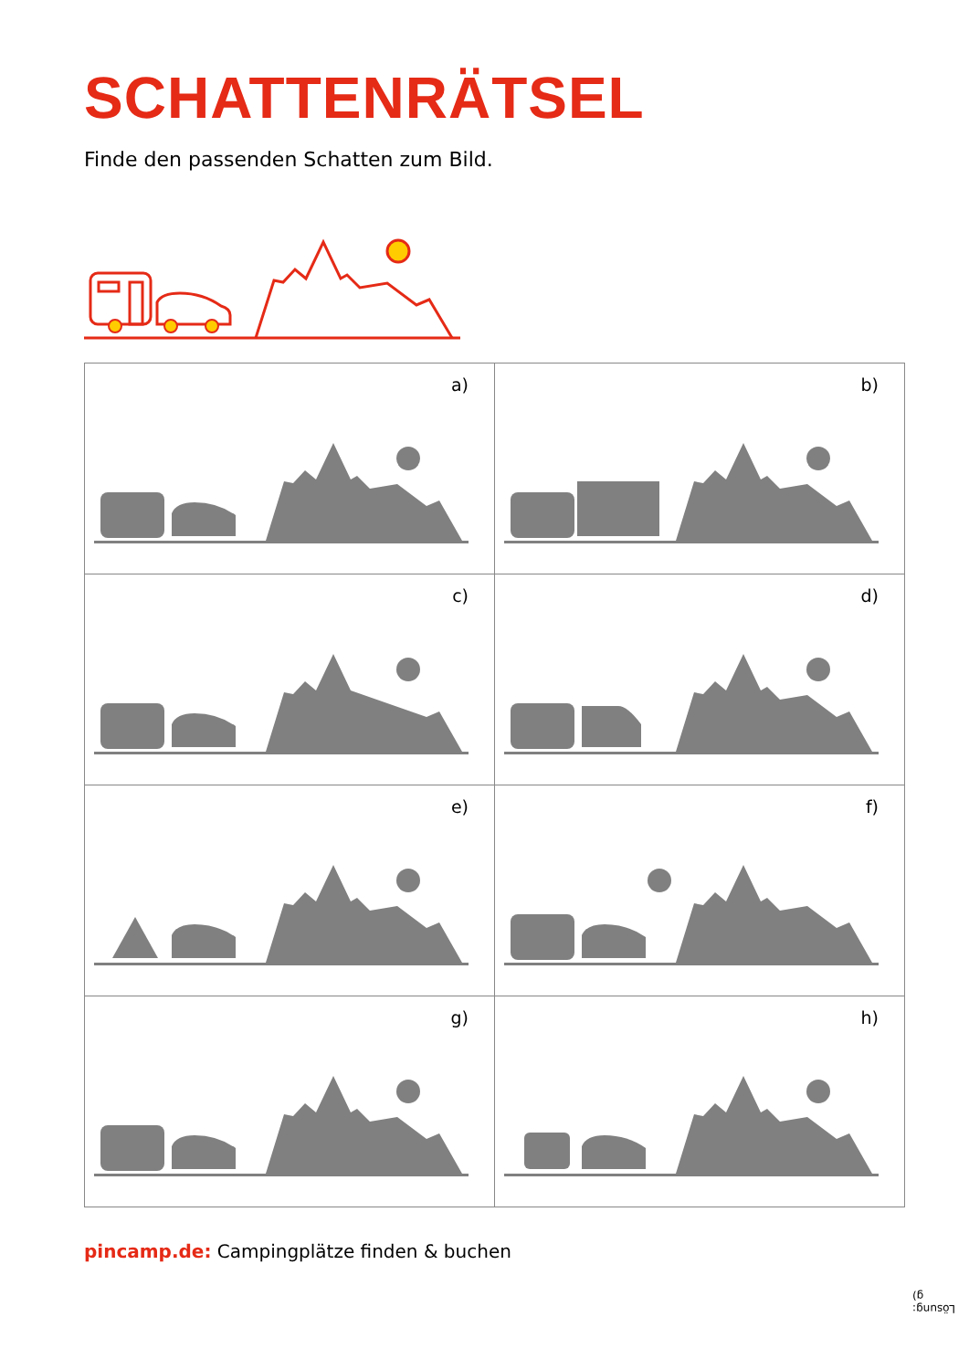SCHATTENRÄTSEL
Finde den passenden Schatten zum Bild.
| a) | b) |
| c) | d) |
| e) | f) |
| g) | h) |
pincamp.de: Campingplätze finden & buchen
Lösung: g)